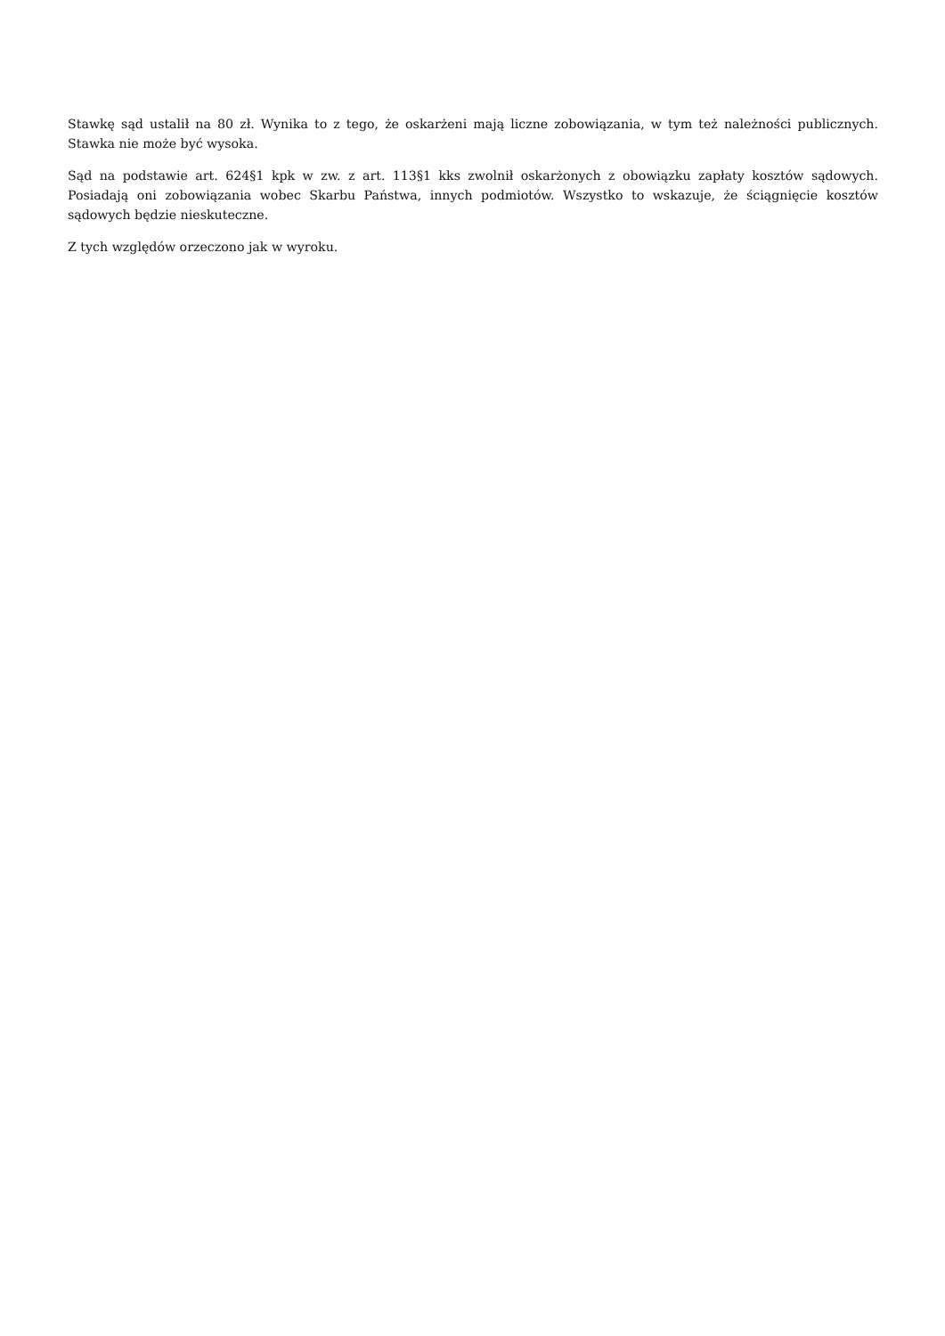Stawkę sąd ustalił na 80 zł. Wynika to z tego, że oskarżeni mają liczne zobowiązania, w tym też należności publicznych. Stawka nie może być wysoka.
Sąd na podstawie art. 624§1 kpk w zw. z art. 113§1 kks zwolnił oskarżonych z obowiązku zapłaty kosztów sądowych. Posiadają oni zobowiązania wobec Skarbu Państwa, innych podmiotów. Wszystko to wskazuje, że ściągnięcie kosztów sądowych będzie nieskuteczne.
Z tych względów orzeczono jak w wyroku.